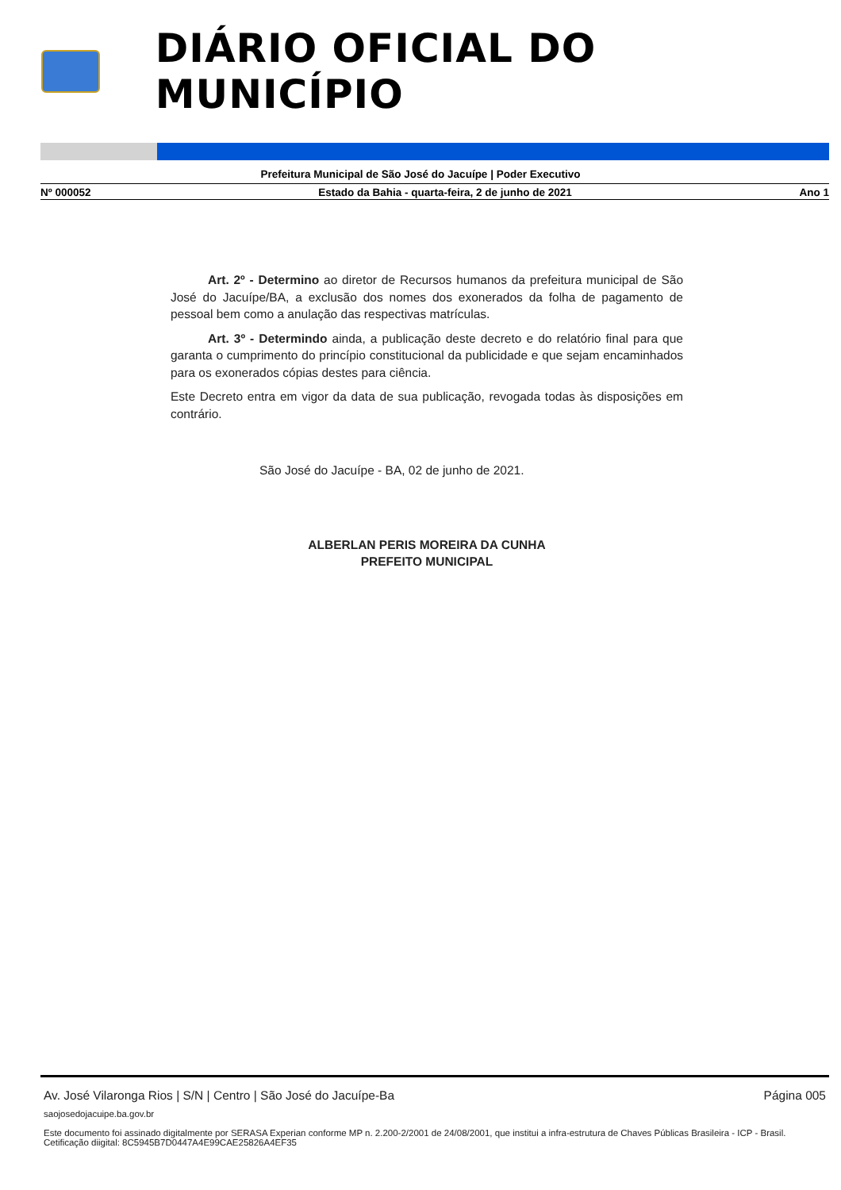DIÁRIO OFICIAL DO MUNICÍPIO
Prefeitura Municipal de São José do Jacuípe | Poder Executivo
Nº 000052 Estado da Bahia - quarta-feira, 2 de junho de 2021 Ano 1
Art. 2º - Determino ao diretor de Recursos humanos da prefeitura municipal de São José do Jacuípe/BA, a exclusão dos nomes dos exonerados da folha de pagamento de pessoal bem como a anulação das respectivas matrículas.
Art. 3º - Determindo ainda, a publicação deste decreto e do relatório final para que garanta o cumprimento do princípio constitucional da publicidade e que sejam encaminhados para os exonerados cópias destes para ciência.
Este Decreto entra em vigor da data de sua publicação, revogada todas às disposições em contrário.
São José do Jacuípe - BA, 02 de junho de 2021.
ALBERLAN PERIS MOREIRA DA CUNHA
PREFEITO MUNICIPAL
Av. José Vilaronga Rios | S/N | Centro | São José do Jacuípe-Ba Página 005
saojosedojacuipe.ba.gov.br
Este documento foi assinado digitalmente por SERASA Experian conforme MP n. 2.200-2/2001 de 24/08/2001, que institui a infra-estrutura de Chaves Públicas Brasileira - ICP - Brasil. Cetificação diigital: 8C5945B7D0447A4E99CAE25826A4EF35